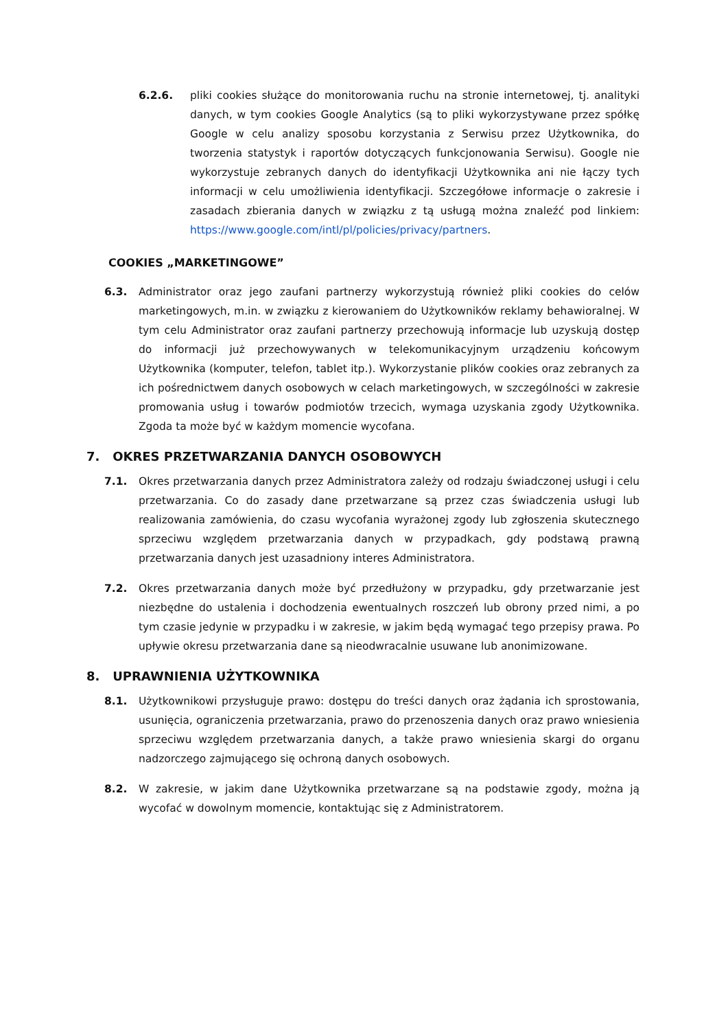6.2.6. pliki cookies służące do monitorowania ruchu na stronie internetowej, tj. analityki danych, w tym cookies Google Analytics (są to pliki wykorzystywane przez spółkę Google w celu analizy sposobu korzystania z Serwisu przez Użytkownika, do tworzenia statystyk i raportów dotyczących funkcjonowania Serwisu). Google nie wykorzystuje zebranych danych do identyfikacji Użytkownika ani nie łączy tych informacji w celu umożliwienia identyfikacji. Szczegółowe informacje o zakresie i zasadach zbierania danych w związku z tą usługą można znaleźć pod linkiem: https://www.google.com/intl/pl/policies/privacy/partners.
COOKIES „MARKETINGOWE”
6.3. Administrator oraz jego zaufani partnerzy wykorzystują również pliki cookies do celów marketingowych, m.in. w związku z kierowaniem do Użytkowników reklamy behawioralnej. W tym celu Administrator oraz zaufani partnerzy przechowują informacje lub uzyskują dostęp do informacji już przechowywanych w telekomunikacyjnym urządzeniu końcowym Użytkownika (komputer, telefon, tablet itp.). Wykorzystanie plików cookies oraz zebranych za ich pośrednictwem danych osobowych w celach marketingowych, w szczególności w zakresie promowania usług i towarów podmiotów trzecich, wymaga uzyskania zgody Użytkownika. Zgoda ta może być w każdym momencie wycofana.
7. OKRES PRZETWARZANIA DANYCH OSOBOWYCH
7.1. Okres przetwarzania danych przez Administratora zależy od rodzaju świadczonej usługi i celu przetwarzania. Co do zasady dane przetwarzane są przez czas świadczenia usługi lub realizowania zamówienia, do czasu wycofania wyrażonej zgody lub zgłoszenia skutecznego sprzeciwu względem przetwarzania danych w przypadkach, gdy podstawą prawną przetwarzania danych jest uzasadniony interes Administratora.
7.2. Okres przetwarzania danych może być przedłużony w przypadku, gdy przetwarzanie jest niezbędne do ustalenia i dochodzenia ewentualnych roszczeń lub obrony przed nimi, a po tym czasie jedynie w przypadku i w zakresie, w jakim będą wymagać tego przepisy prawa. Po upływie okresu przetwarzania dane są nieodwracalnie usuwane lub anonimizowane.
8. UPRAWNIENIA UŻYTKOWNIKA
8.1. Użytkownikowi przysługuje prawo: dostępu do treści danych oraz żądania ich sprostowania, usunięcia, ograniczenia przetwarzania, prawo do przenoszenia danych oraz prawo wniesienia sprzeciwu względem przetwarzania danych, a także prawo wniesienia skargi do organu nadzorczego zajmującego się ochroną danych osobowych.
8.2. W zakresie, w jakim dane Użytkownika przetwarzane są na podstawie zgody, można ją wycofać w dowolnym momencie, kontaktując się z Administratorem.